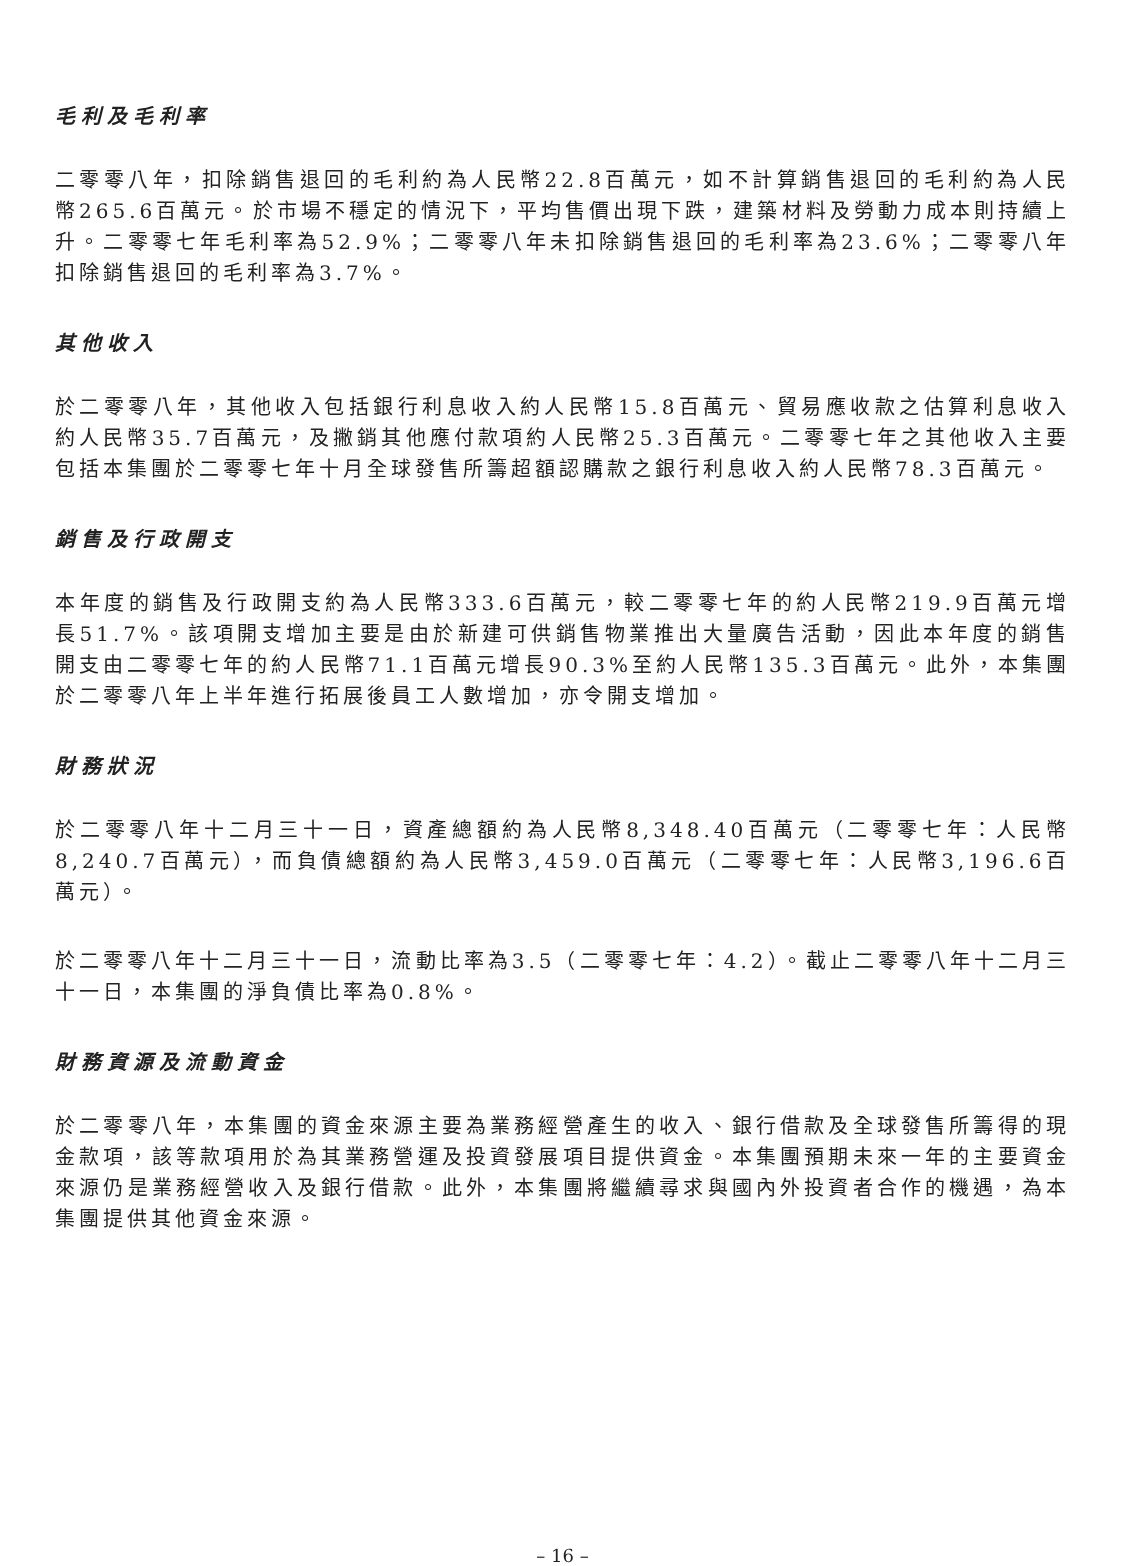毛利及毛利率
二零零八年，扣除銷售退回的毛利約為人民幣22.8百萬元，如不計算銷售退回的毛利約為人民幣265.6百萬元。於市場不穩定的情況下，平均售價出現下跌，建築材料及勞動力成本則持續上升。二零零七年毛利率為52.9%；二零零八年未扣除銷售退回的毛利率為23.6%；二零零八年扣除銷售退回的毛利率為3.7%。
其他收入
於二零零八年，其他收入包括銀行利息收入約人民幣15.8百萬元、貿易應收款之估算利息收入約人民幣35.7百萬元，及撇銷其他應付款項約人民幣25.3百萬元。二零零七年之其他收入主要包括本集團於二零零七年十月全球發售所籌超額認購款之銀行利息收入約人民幣78.3百萬元。
銷售及行政開支
本年度的銷售及行政開支約為人民幣333.6百萬元，較二零零七年的約人民幣219.9百萬元增長51.7%。該項開支增加主要是由於新建可供銷售物業推出大量廣告活動，因此本年度的銷售開支由二零零七年的約人民幣71.1百萬元增長90.3%至約人民幣135.3百萬元。此外，本集團於二零零八年上半年進行拓展後員工人數增加，亦令開支增加。
財務狀況
於二零零八年十二月三十一日，資產總額約為人民幣8,348.40百萬元（二零零七年：人民幣8,240.7百萬元），而負債總額約為人民幣3,459.0百萬元（二零零七年：人民幣3,196.6百萬元）。
於二零零八年十二月三十一日，流動比率為3.5（二零零七年：4.2）。截止二零零八年十二月三十一日，本集團的淨負債比率為0.8%。
財務資源及流動資金
於二零零八年，本集團的資金來源主要為業務經營產生的收入、銀行借款及全球發售所籌得的現金款項，該等款項用於為其業務營運及投資發展項目提供資金。本集團預期未來一年的主要資金來源仍是業務經營收入及銀行借款。此外，本集團將繼續尋求與國內外投資者合作的機遇，為本集團提供其他資金來源。
– 16 –